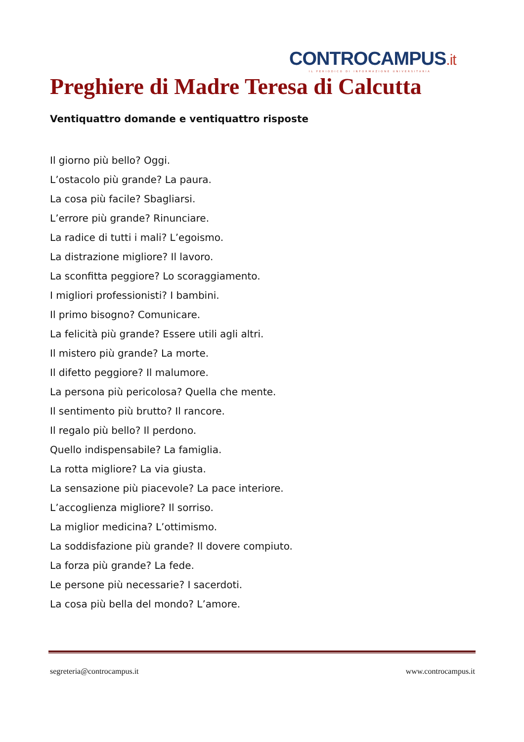CONTROCAMPUS.it
IL PERIODICO DI INFORMAZIONE UNIVERSITARIA
Preghiere di Madre Teresa di Calcutta
Ventiquattro domande e ventiquattro risposte
Il giorno più bello? Oggi.
L’ostacolo più grande? La paura.
La cosa più facile? Sbagliarsi.
L’errore più grande? Rinunciare.
La radice di tutti i mali? L’egoismo.
La distrazione migliore? Il lavoro.
La sconfitta peggiore? Lo scoraggiamento.
I migliori professionisti? I bambini.
Il primo bisogno? Comunicare.
La felicità più grande? Essere utili agli altri.
Il mistero più grande? La morte.
Il difetto peggiore? Il malumore.
La persona più pericolosa? Quella che mente.
Il sentimento più brutto? Il rancore.
Il regalo più bello? Il perdono.
Quello indispensabile? La famiglia.
La rotta migliore? La via giusta.
La sensazione più piacevole? La pace interiore.
L’accoglienza migliore? Il sorriso.
La miglior medicina? L’ottimismo.
La soddisfazione più grande? Il dovere compiuto.
La forza più grande? La fede.
Le persone più necessarie? I sacerdoti.
La cosa più bella del mondo? L’amore.
segreteria@controcampus.it www.controcampus.it